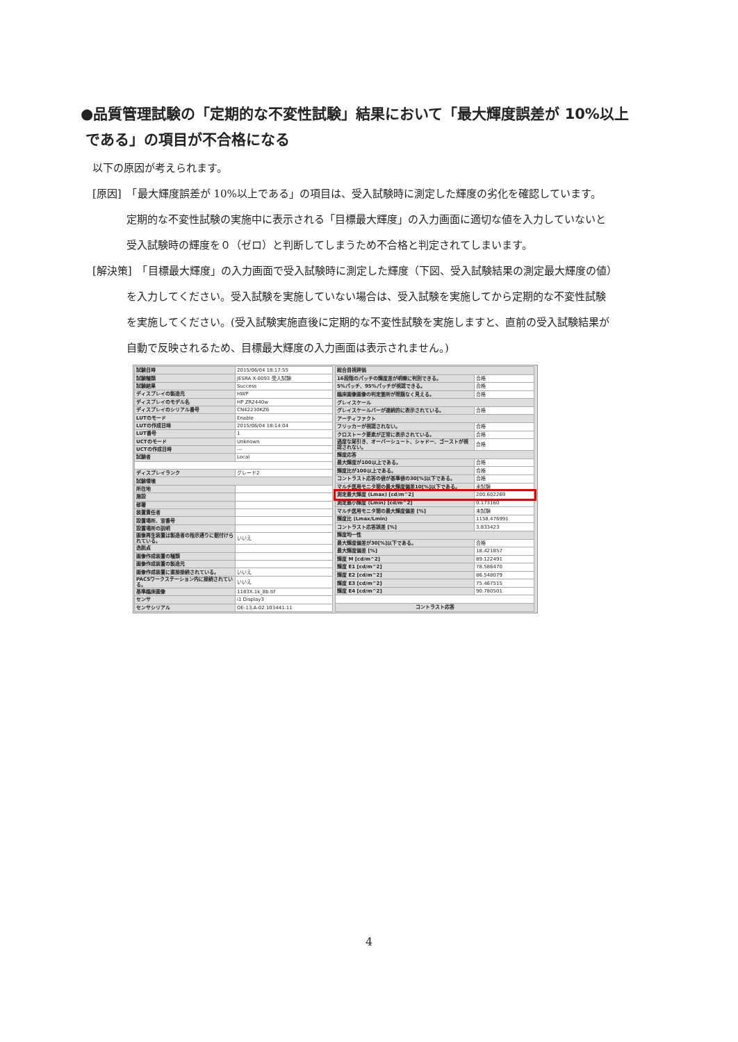●品質管理試験の「定期的な不変性試験」結果において「最大輝度誤差が 10%以上
である」の項目が不合格になる
以下の原因が考えられます。
[原因]　「最大輝度誤差が 10%以上である」の項目は、受入試験時に測定した輝度の劣化を確認しています。
定期的な不変性試験の実施中に表示される「目標最大輝度」の入力画面に適切な値を入力していないと
受入試験時の輝度を０（ゼロ）と判断してしまうため不合格と判定されてしまいます。
[解決策]　「目標最大輝度」の入力画面で受入試験時に測定した輝度（下図、受入試験結果の測定最大輝度の値）
を入力してください。受入試験を実施していない場合は、受入試験を実施してから定期的な不変性試験
を実施してください。(受入試験実施直後に定期的な不変性試験を実施しますと、直前の受入試験結果が
自動で反映されるため、目標最大輝度の入力画面は表示されません。)
| 試験日時 | 2015/06/04 18:17:55 |
| 試験種類 | JESRA X-0093 受入試験 |
| 試験結果 | Success |
| ディスプレイの製造元 | HWP |
| ディスプレイのモデル名 | HP ZR2440w |
| ディスプレイのシリアル番号 | CN42230KZ6 |
| LUTのモード | Enable |
| LUTの作成日時 | 2015/06/04 18:14:04 |
| LUT番号 | 1 |
| UCTのモード | Unknown |
| UCTの作成日時 | --- |
| 試験者 | Local |
| ディスプレイランク | グレード2 |
| 試験環境 | |
| 所在地 | |
| 施設 | |
| 部署 | |
| 装置責任者 | |
| 設置場所、室番号 | |
| 設置場所の説明 | |
| 画像再生装置は製造者の指示通りに据付けられている。 | いいえ |
| 逸脱点 | |
| 画像作成装置の種類 | |
| 画像作成装置の製造元 | |
| 画像作成装置に直接接続されている。 | いいえ |
| PACSワークステーション内に接続されている。 | いいえ |
| 基準臨床画像 | 1183X.1k_8b.tif |
| センサ | i1 Display3 |
| センサシリアル | OE-13.A-02.103441.11 |
| 総合目視評価 | |
| 16段階のパッチの輝度差が明瞭に判別できる。 | 合格 |
| 5%パッチ、95%パッチが視認できる。 | 合格 |
| 臨床画像画像の判定箇所が問題なく見える。 | 合格 |
| グレイスケール | |
| グレイスケールバーが連続的に表示されている。 | 合格 |
| アーティファクト | |
| フリッカーが視認されない。 | 合格 |
| クロストーク要素が正常に表示されている。 | 合格 |
| 過度な尾引き、オーバーシュート、シャドー、ゴーストが視認されない。 | 合格 |
| 輝度応答 | |
| 最大輝度が100以上である。 | 合格 |
| 輝度比が100以上である。 | 合格 |
| コントラスト応答の値が基準値の30[%]以下である。 | 合格 |
| マルチ医用モニタ間の最大輝度偏差10[%]以下である。 | 未試験 |
| 測定最大輝度 (Lmax) [cd/m^2] | 200.602269 |
| 測定最小輝度 (Lmin) [cd/m^2] | 0.173160 |
| マルチ医用モニタ間の最大輝度偏差 [%] | 未試験 |
| 輝度比 (Lmax/Lmin) | 1158.476991 |
| コントラスト応答誤差 [%] | 3.833423 |
| 輝度均一性 | |
| 最大輝度偏差が30[%]以下である。 | 合格 |
| 最大輝度偏差 [%] | 18.421857 |
| 輝度 M [cd/m^2] | 89.122491 |
| 輝度 E1 [cd/m^2] | 78.586470 |
| 輝度 E2 [cd/m^2] | 86.548079 |
| 輝度 E3 [cd/m^2] | 75.467515 |
| 輝度 E4 [cd/m^2] | 90.780501 |
| コントラスト応答 | |
4